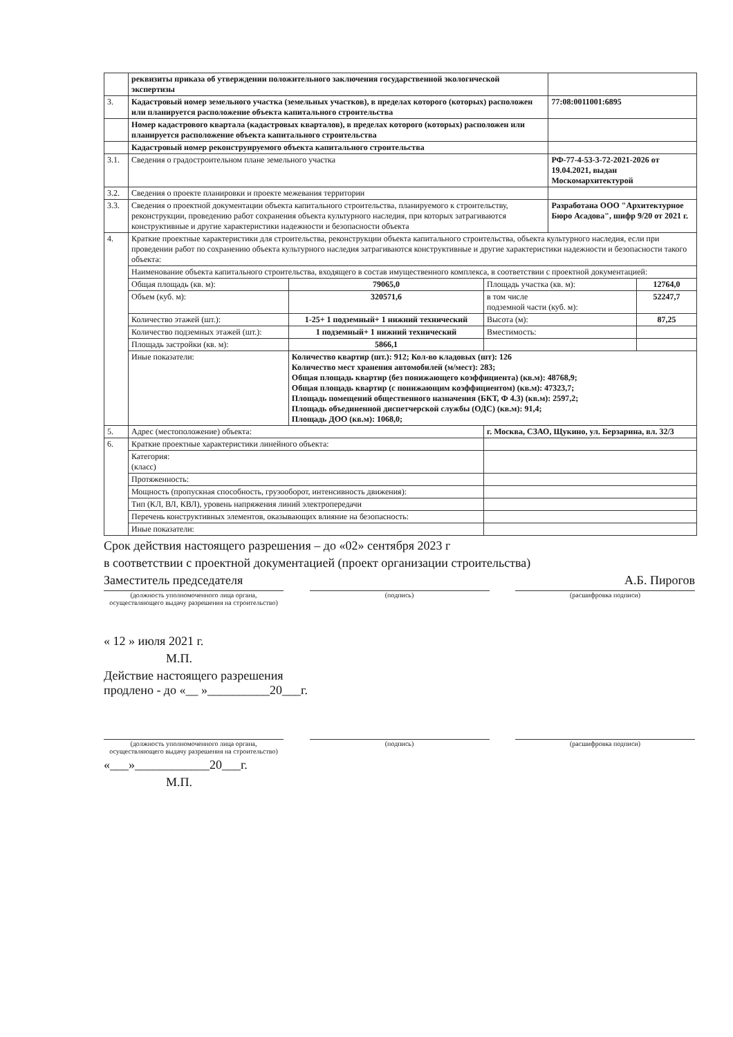| | реквизиты приказа об утверждении положительного заключения государственной экологической экспертизы | | | | |
| 3. | Кадастровый номер земельного участка (земельных участков), в пределах которого (которых) расположен или планируется расположение объекта капитального строительства | | | 77:08:0011001:6895 | |
| | Номер кадастрового квартала (кадастровых кварталов), в пределах которого (которых) расположен или планируется расположение объекта капитального строительства | | | | |
| | Кадастровый номер реконструируемого объекта капитального строительства | | | | |
| 3.1. | Сведения о градостроительном плане земельного участка | | | РФ-77-4-53-3-72-2021-2026 от 19.04.2021, выдан Москомархитектурой | |
| 3.2. | Сведения о проекте планировки и проекте межевания территории | | | | |
| 3.3. | Сведения о проектной документации объекта капитального строительства, планируемого к строительству, реконструкции, проведению работ сохранения объекта культурного наследия, при которых затрагиваются конструктивные и другие характеристики надежности и безопасности объекта | | | Разработана ООО "Архитектурное Бюро Асадова", шифр 9/20 от 2021 г. | |
| 4. | Краткие проектные характеристики для строительства, реконструкции объекта капитального строительства, объекта культурного наследия, если при проведении работ по сохранению объекта культурного наследия затрагиваются конструктивные и другие характеристики надежности и безопасности такого объекта: | | | | |
| | Наименование объекта капитального строительства, входящего в состав имущественного комплекса, в соответствии с проектной документацией: | | | | |
| | Общая площадь (кв. м): | 79065,0 | Площадь участка (кв. м): | | 12764,0 |
| | Объем (куб. м): | 320571,6 | в том числе подземной части (куб. м): | | 52247,7 |
| | Количество этажей (шт.): | 1-25+ 1 подземный+ 1 нижний технический | Высота (м): | | 87,25 |
| | Количество подземных этажей (шт.): | 1 подземный+ 1 нижний технический | Вместимость: | | |
| | Площадь застройки (кв. м): | 5866,1 | | | |
| | Иные показатели: | Количество квартир (шт.): 912; Кол-во кладовых (шт): 126 Количество мест хранения автомобилей (м/мест): 283; Общая площадь квартир (без понижающего коэффициента) (кв.м): 48768,9; Общая площадь квартир (с понижающим коэффициентом) (кв.м): 47323,7; Площадь помещений общественного назначения (БКТ, Ф 4.3) (кв.м): 2597,2; Площадь объединенной диспетчерской службы (ОДС) (кв.м): 91,4; Площадь ДОО (кв.м): 1068,0; | | | |
| 5. | Адрес (местоположение) объекта: | | г. Москва, СЗАО, Щукино, ул. Берзарина, вл. 32/3 | | |
| 6. | Краткие проектные характеристики линейного объекта: | | | | |
| | Категория: (класс) | | | | |
| | Протяженность: | | | | |
| | Мощность (пропускная способность, грузооборот, интенсивность движения): | | | | |
| | Тип (КЛ, ВЛ, КВЛ), уровень напряжения линий электропередачи | | | | |
| | Перечень конструктивных элементов, оказывающих влияние на безопасность: | | | | |
| | Иные показатели: | | | | |
Срок действия настоящего разрешения – до «02» сентября 2023 г
в соответствии с проектной документацией (проект организации строительства)
Заместитель председателя А.Б. Пирогов
(должность уполномоченного лица органа, осуществляющего выдачу разрешения на строительство)
(подпись) (расшифровка подписи)
« 12 » июля 2021 г.
М.П.
Действие настоящего разрешения
продлено - до «__ »__________20___г.
(должность уполномоченного лица органа, осуществляющего выдачу разрешения на строительство)
(подпись) (расшифровка подписи)
«___»____________20___г.
М.П.